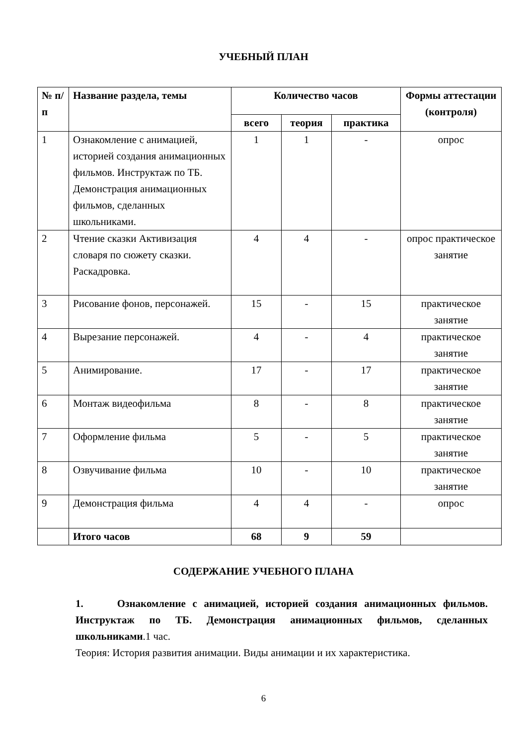УЧЕБНЫЙ ПЛАН
| № п/п | Название раздела, темы | Количество часов | | | Формы аттестации (контроля) |
| --- | --- | --- | --- | --- | --- |
| | | всего | теория | практика | |
| 1 | Ознакомление с анимацией, историей создания анимационных фильмов. Инструктаж по ТБ. Демонстрация анимационных фильмов, сделанных школьниками. | 1 | 1 | - | опрос |
| 2 | Чтение сказки Активизация словаря по сюжету сказки. Раскадровка. | 4 | 4 | - | опрос практическое занятие |
| 3 | Рисование фонов, персонажей. | 15 | - | 15 | практическое занятие |
| 4 | Вырезание персонажей. | 4 | - | 4 | практическое занятие |
| 5 | Анимирование. | 17 | - | 17 | практическое занятие |
| 6 | Монтаж видеофильма | 8 | - | 8 | практическое занятие |
| 7 | Оформление фильма | 5 | - | 5 | практическое занятие |
| 8 | Озвучивание фильма | 10 | - | 10 | практическое занятие |
| 9 | Демонстрация фильма | 4 | 4 | - | опрос |
| | Итого часов | 68 | 9 | 59 | |
СОДЕРЖАНИЕ УЧЕБНОГО ПЛАНА
1. Ознакомление с анимацией, историей создания анимационных фильмов. Инструктаж по ТБ. Демонстрация анимационных фильмов, сделанных школьниками.1 час.
Теория: История развития анимации. Виды анимации и их характеристика.
6